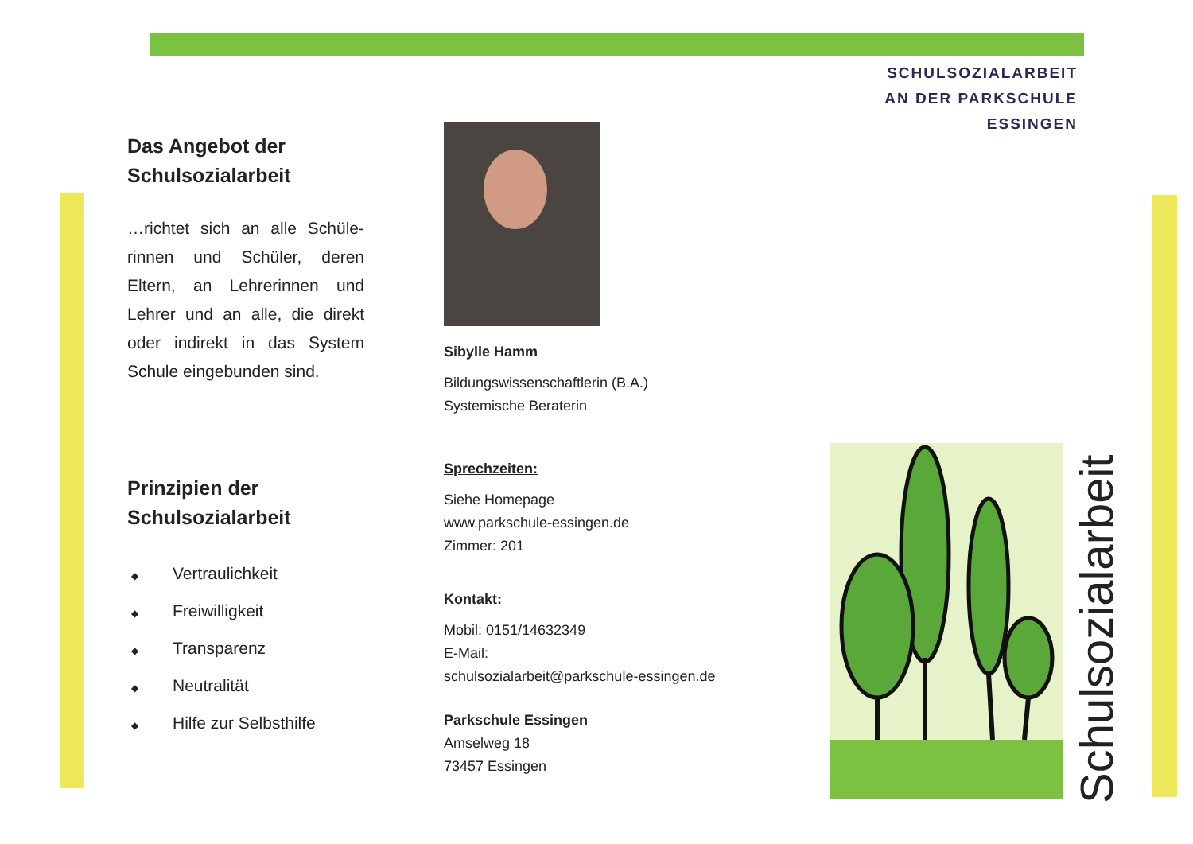Das Angebot der Schulsozialarbeit
…richtet sich an alle Schüle­rinnen und Schüler, deren Eltern, an Lehrerinnen und Lehrer und an alle, die direkt oder indirekt in das System Schule eingebunden sind.
Prinzipien der Schulsozialarbeit
◆ Vertraulichkeit
◆ Freiwilligkeit
◆ Transparenz
◆ Neutralität
◆ Hilfe zur Selbsthilfe
Sibylle Hamm
Bildungswissenschaftlerin (B.A.)
Systemische Beraterin
Sprechzeiten:
Siehe Homepage
www.parkschule-essingen.de
Zimmer: 201
Kontakt:
Mobil: 0151/14632349
E-Mail:
schulsozialarbeit@parkschule-essingen.de
Parkschule Essingen
Amselweg 18
73457 Essingen
SCHULSOZIALARBEIT
AN DER PARKSCHULE
ESSINGEN
Schulsozialarbeit